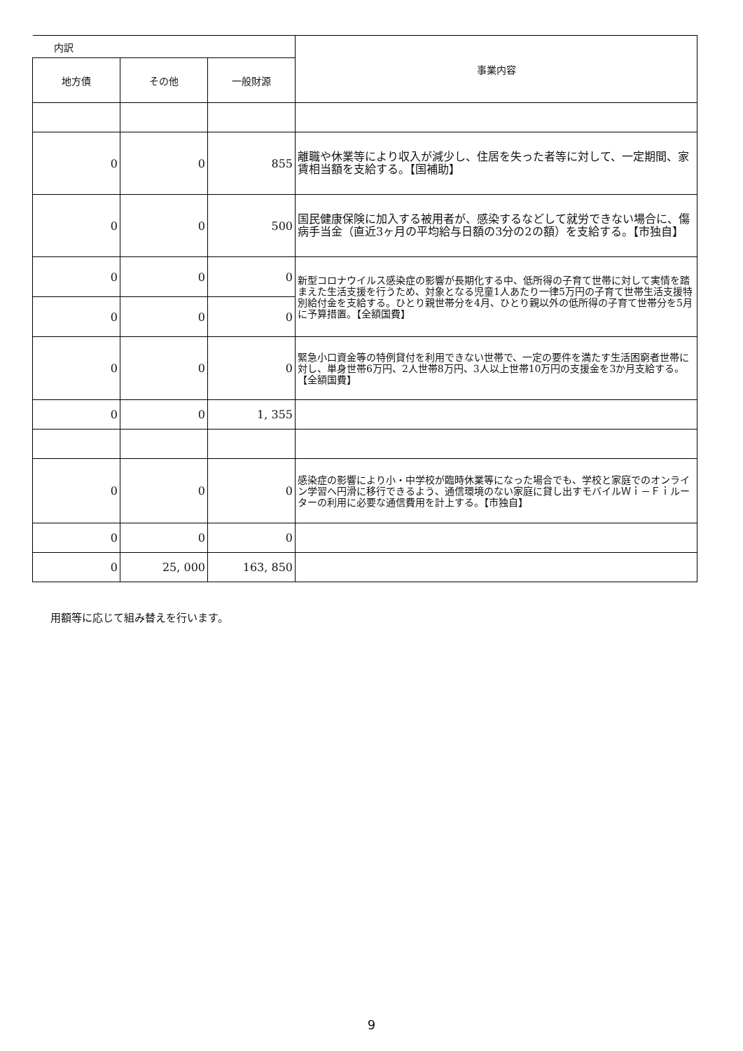| 内訳 | | | 事業内容 |
| --- | --- | --- | --- |
| 地方債 | その他 | 一般財源 | |
| 0 | 0 | 855 | 離職や休業等により収入が減少し、住居を失った者等に対して、一定期間、家賃相当額を支給する。【国補助】 |
| 0 | 0 | 500 | 国民健康保険に加入する被用者が、感染するなどして就労できない場合に、傷病手当金（直近3ヶ月の平均給与日額の3分の2の額）を支給する。【市独自】 |
| 0 | 0 | 0 | 新型コロナウイルス感染症の影響が長期化する中、低所得の子育て世帯に対して実情を踏まえた生活支援を行うため、対象となる児童1人あたり一律5万円の子育て世帯生活支援特別給付金を支給する。ひとり親世帯分を4月、ひとり親以外の低所得の子育て世帯分を5月に予算措置。【全額国費】 |
| 0 | 0 | 0 | |
| 0 | 0 | 0 | 緊急小口資金等の特例貸付を利用できない世帯で、一定の要件を満たす生活困窮者世帯に対し、単身世帯6万円、2人世帯8万円、3人以上世帯10万円の支援金を3か月支給する。【全額国費】 |
| 0 | 0 | 1, 355 | |
| 0 | 0 | 0 | 感染症の影響により小・中学校が臨時休業等になった場合でも、学校と家庭でのオンライン学習へ円滑に移行できるよう、通信環境のない家庭に貸し出すモバイルＷｉ－Ｆｉルーターの利用に必要な通信費用を計上する。【市独自】 |
| 0 | 0 | 0 | |
| 0 | 25, 000 | 163, 850 | |
用額等に応じて組み替えを行います。
9